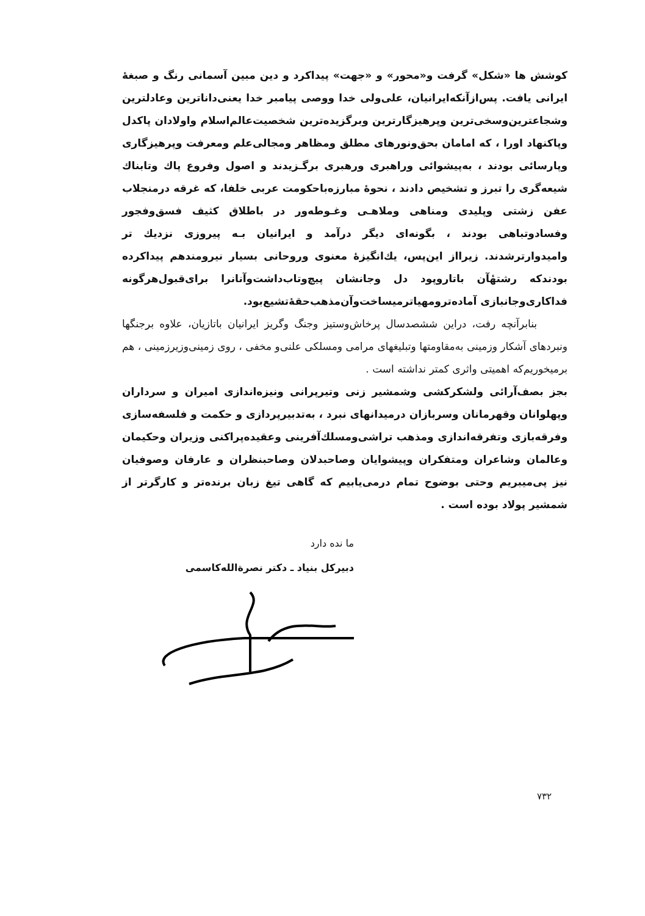کوشش ها «شکل» گرفت و«محور» و «جهت» پیداکرد و دین مبین آسمانی رنگ و صبغهٔ ایرانی یافت. پس‌ازآنکه‌ایرانیان، علی‌ولی خدا ووصی پیامبر خدا یعنی‌داناترین وعادلترین وشجاعترین‌وسخی‌ترین وپرهیزگارترین وبرگزیده‌ترین شخصیت‌عالم‌اسلام واولادان پاکدل وپاکنهاد اورا ، که امامان بحق‌ونورهای مطلق ومظاهر ومجالی‌علم ومعرفت وپرهیزگاری وپارسائی بودند ، به‌پیشوائی وراهبری ورهبری برگـزیدند و اصول وفروع پاك وتابناك شیعه‌گری را تبرز و تشخیص دادند ، نحوهٔ مبارزه‌باحکومت عربی خلفا، که غرقه درمنجلاب عفن زشتی وپلیدی ومناهی وملاهـی وغـوطه‌ور در باطلاق کثیف فسق‌وفجور وفسادوتباهی بودند ، بگونه‌ای دیگر درآمد و ایرانیان بـه پیروزی نزدیك تر وامیدوارترشدند. زیرااز این‌پس، یك‌انگیزهٔ معنوی وروحانی بسیار نیرومندهم پیداکرده بودندکه رشتهٔآن باتاروپود دل وجانشان پیچ‌وتاب‌داشت‌وآنانرا برای‌قبول‌هرگونه فداکاری‌وجانبازی آماده‌ترومهیاترمیساخت‌وآن‌مذهب‌حقهٔ‌تشیع‌بود.
بنابرآنچه رفت، دراین ششصدسال پرخاش‌وستیز وجنگ وگریز ایرانیان باتازیان، علاوه برجنگها ونبردهای آشکار وزمینی به‌مقاومتها وتبلیغهای مرامی ومسلکی علنی‌و مخفی ، روی زمینی‌وزیرزمینی ، هم برمیخوریم‌که اهمیتی واثری کمتر نداشته است .
بجز بصف‌آرائی ولشکرکشی وشمشیر زنی وتیرپرانی ونیزه‌اندازی امیران و سرداران وپهلوانان وقهرمانان وسربازان درمیدانهای نبرد ، به‌تدبیرپردازی و حکمت و فلسفه‌سازی وفرقه‌بازی وتفرقه‌اندازی ومذهب تراشی‌ومسلك‌آفرینی وعقیده‌پراکنی وزیران وحکیمان وعالمان وشاعران ومتفکران وپیشوایان وصاحبدلان وصاحبنظران و عارفان وصوفیان نیز پی‌میبریم وحتی بوضوح تمام درمی‌یابیم که گاهی تیغ زبان برنده‌تر و کارگرتر از شمشیر پولاد بوده است .
ما نده دارد
دبیرکل بنیاد ـ دکتر نصرةالله‌کاسمی
۷۳۲